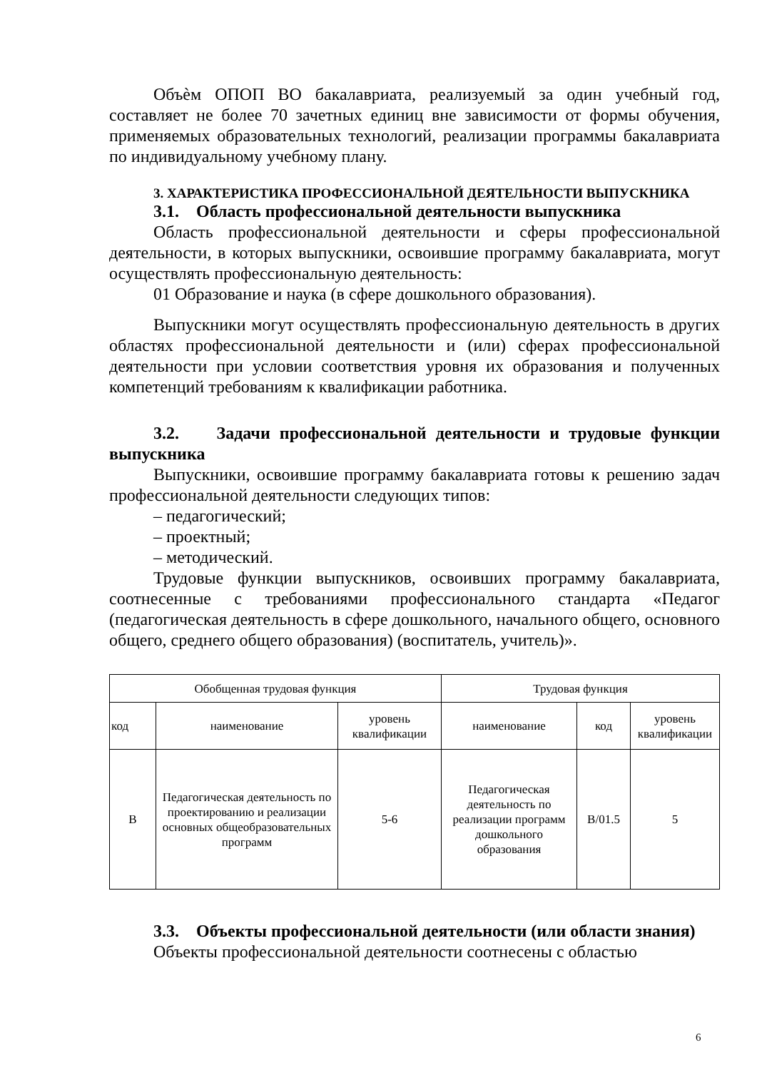Объѐм ОПОП ВО бакалавриата, реализуемый за один учебный год, составляет не более 70 зачетных единиц вне зависимости от формы обучения, применяемых образовательных технологий, реализации программы бакалавриата по индивидуальному учебному плану.
3. ХАРАКТЕРИСТИКА ПРОФЕССИОНАЛЬНОЙ ДЕЯТЕЛЬНОСТИ ВЫПУСКНИКА
3.1. Область профессиональной деятельности выпускника
Область профессиональной деятельности и сферы профессиональной деятельности, в которых выпускники, освоившие программу бакалавриата, могут осуществлять профессиональную деятельность:
01 Образование и наука (в сфере дошкольного образования).
Выпускники могут осуществлять профессиональную деятельность в других областях профессиональной деятельности и (или) сферах профессиональной деятельности при условии соответствия уровня их образования и полученных компетенций требованиям к квалификации работника.
3.2. Задачи профессиональной деятельности и трудовые функции выпускника
Выпускники, освоившие программу бакалавриата готовы к решению задач профессиональной деятельности следующих типов:
– педагогический;
– проектный;
– методический.
Трудовые функции выпускников, освоивших программу бакалавриата, соотнесенные с требованиями профессионального стандарта «Педагог (педагогическая деятельность в сфере дошкольного, начального общего, основного общего, среднего общего образования) (воспитатель, учитель)».
| Обобщенная трудовая функция | | | Трудовая функция | | |
| --- | --- | --- | --- | --- | --- |
| код | наименование | уровень квалификации | наименование | код | уровень квалификации |
| В | Педагогическая деятельность по проектированию и реализации основных общеобразовательных программ | 5-6 | Педагогическая деятельность по реализации программ дошкольного образования | В/01.5 | 5 |
3.3. Объекты профессиональной деятельности (или области знания)
Объекты профессиональной деятельности соотнесены с областью
6